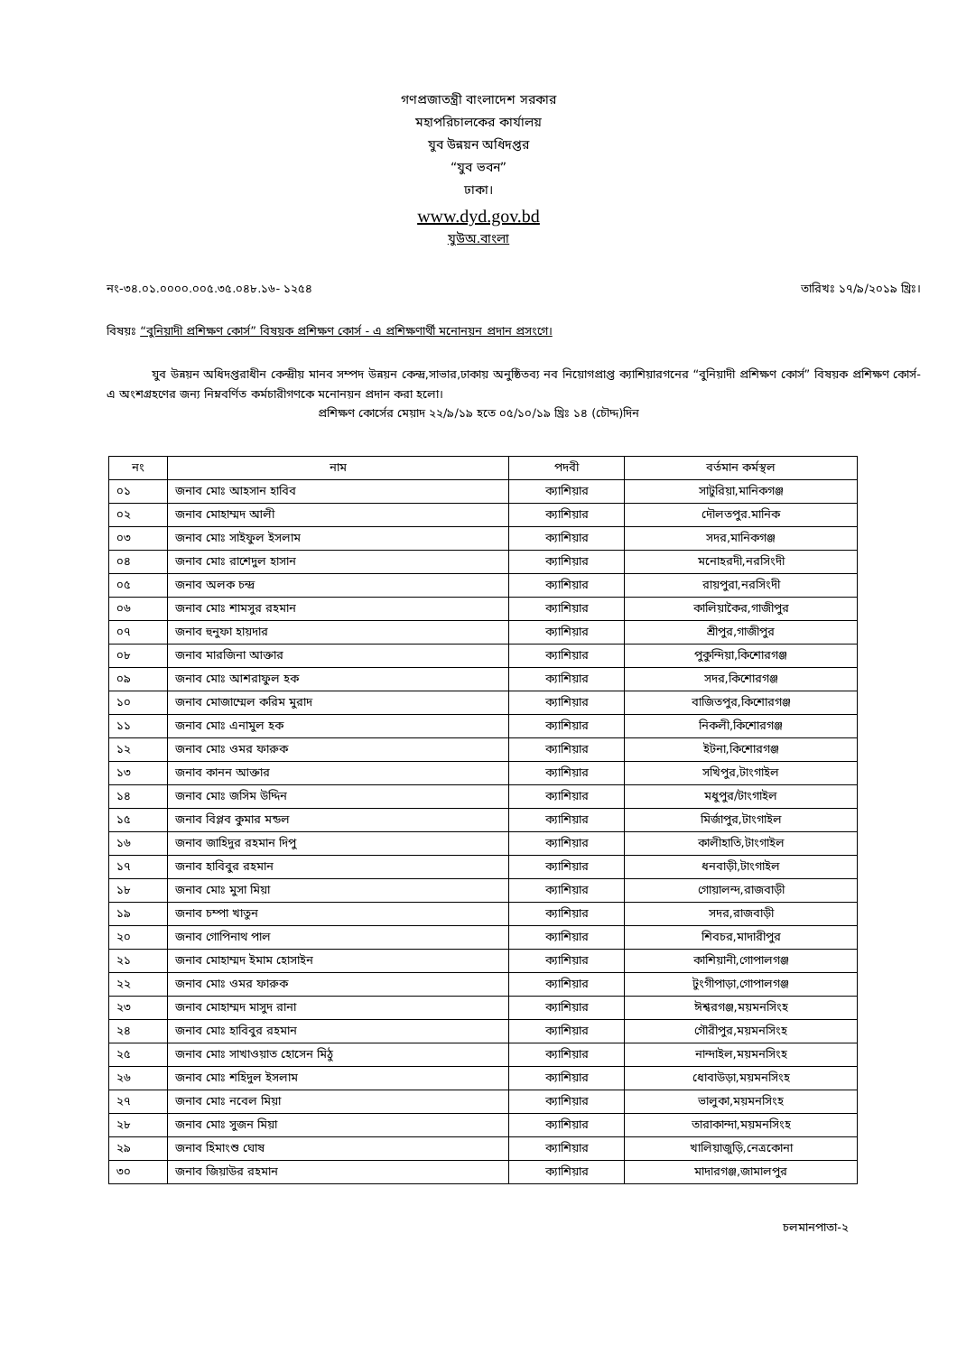গণপ্রজাতন্ত্রী বাংলাদেশ সরকার
মহাপরিচালকের কার্যালয়
যুব উন্নয়ন অধিদপ্তর
“যুব ভবন”
ঢাকা।
www.dyd.gov.bd
যুউঅ.বাংলা
নং-৩৪.০১.০০০০.০০৫.৩৫.০৪৮.১৬- ১২৫৪ তারিখঃ ১৭/৯/২০১৯ খ্রিঃ।
বিষয়ঃ “বুনিয়াদী প্রশিক্ষণ কোর্স” বিষয়ক প্রশিক্ষণ কোর্স - এ প্রশিক্ষণার্থী মনোনয়ন প্রদান প্রসংগে।
যুব উন্নয়ন অধিদপ্তরাধীন কেন্দ্রীয় মানব সম্পদ উন্নয়ন কেন্দ্র,সাভার,ঢাকায় অনুষ্ঠিতব্য নব নিয়োগপ্রাপ্ত ক্যাশিয়ারগনের “বুনিয়াদী প্রশিক্ষণ কোর্স” বিষয়ক প্রশিক্ষণ কোর্স- এ অংশগ্রহণের জন্য নিম্নবর্ণিত কর্মচারীগণকে মনোনয়ন প্রদান করা হলো।
প্রশিক্ষণ কোর্সের মেয়াদ ২২/৯/১৯ হতে ০৫/১০/১৯ খ্রিঃ ১৪ (চৌদ্দ)দিন
| নং | নাম | পদবী | বর্তমান কর্মস্থল |
| --- | --- | --- | --- |
| ০১ | জনাব মোঃ আহসান হাবিব | ক্যাশিয়ার | সাটুরিয়া,মানিকগঞ্জ |
| ০২ | জনাব মোহাম্মদ আলী | ক্যাশিয়ার | দৌলতপুর.মানিক |
| ০৩ | জনাব মোঃ সাইফুল ইসলাম | ক্যাশিয়ার | সদর,মানিকগঞ্জ |
| ০৪ | জনাব মোঃ রাশেদুল হাসান | ক্যাশিয়ার | মনোহরদী,নরসিংদী |
| ০৫ | জনাব অলক চন্দ্র | ক্যাশিয়ার | রায়পুরা,নরসিংদী |
| ০৬ | জনাব মোঃ শামসুর রহমান | ক্যাশিয়ার | কালিয়াকৈর,গাজীপুর |
| ০৭ | জনাব হুনুফা হায়দার | ক্যাশিয়ার | শ্রীপুর,গাজীপুর |
| ০৮ | জনাব মারজিনা আক্তার | ক্যাশিয়ার | পুকুন্দিয়া,কিশোরগঞ্জ |
| ০৯ | জনাব মোঃ আশরাফুল হক | ক্যাশিয়ার | সদর,কিশোরগঞ্জ |
| ১০ | জনাব মোজাম্মেল করিম মুরাদ | ক্যাশিয়ার | বাজিতপুর,কিশোরগঞ্জ |
| ১১ | জনাব মোঃ এনামুল হক | ক্যাশিয়ার | নিকলী,কিশোরগঞ্জ |
| ১২ | জনাব মোঃ ওমর ফারুক | ক্যাশিয়ার | ইটনা,কিশোরগঞ্জ |
| ১৩ | জনাব কানন আক্তার | ক্যাশিয়ার | সখিপুর,টাংগাইল |
| ১৪ | জনাব মোঃ জসিম উদ্দিন | ক্যাশিয়ার | মধুপুর/টাংগাইল |
| ১৫ | জনাব বিপ্লব কুমার মন্ডল | ক্যাশিয়ার | মির্জাপুর,টাংগাইল |
| ১৬ | জনাব জাহিদুর রহমান দিপু | ক্যাশিয়ার | কালীহাতি,টাংগাইল |
| ১৭ | জনাব হাবিবুর রহমান | ক্যাশিয়ার | ধনবাড়ী,টাংগাইল |
| ১৮ | জনাব মোঃ মুসা মিয়া | ক্যাশিয়ার | গোয়ালন্দ,রাজবাড়ী |
| ১৯ | জনাব চম্পা খাতুন | ক্যাশিয়ার | সদর,রাজবাড়ী |
| ২০ | জনাব গোপিনাথ পাল | ক্যাশিয়ার | শিবচর,মাদারীপুর |
| ২১ | জনাব মোহাম্মদ ইমাম হোসাইন | ক্যাশিয়ার | কাশিয়ানী,গোপালগঞ্জ |
| ২২ | জনাব মোঃ ওমর ফারুক | ক্যাশিয়ার | টুংগীপাড়া,গোপালগঞ্জ |
| ২৩ | জনাব মোহাম্মদ মাসুদ রানা | ক্যাশিয়ার | ঈশ্বরগঞ্জ,ময়মনসিংহ |
| ২৪ | জনাব মোঃ হাবিবুর রহমান | ক্যাশিয়ার | গৌরীপুর,ময়মনসিংহ |
| ২৫ | জনাব মোঃ সাখাওয়াত হোসেন মিঠু | ক্যাশিয়ার | নান্দাইল,ময়মনসিংহ |
| ২৬ | জনাব মোঃ শহিদুল ইসলাম | ক্যাশিয়ার | ধোবাউড়া,ময়মনসিংহ |
| ২৭ | জনাব মোঃ নবেল মিয়া | ক্যাশিয়ার | ভালুকা,ময়মনসিংহ |
| ২৮ | জনাব মোঃ সুজন মিয়া | ক্যাশিয়ার | তারাকান্দা,ময়মনসিংহ |
| ২৯ | জনাব হিমাংশু ঘোষ | ক্যাশিয়ার | খালিয়াজুড়ি,নেত্রকোনা |
| ৩০ | জনাব জিয়াউর রহমান | ক্যাশিয়ার | মাদারগঞ্জ,জামালপুর |
চলমানপাতা-২